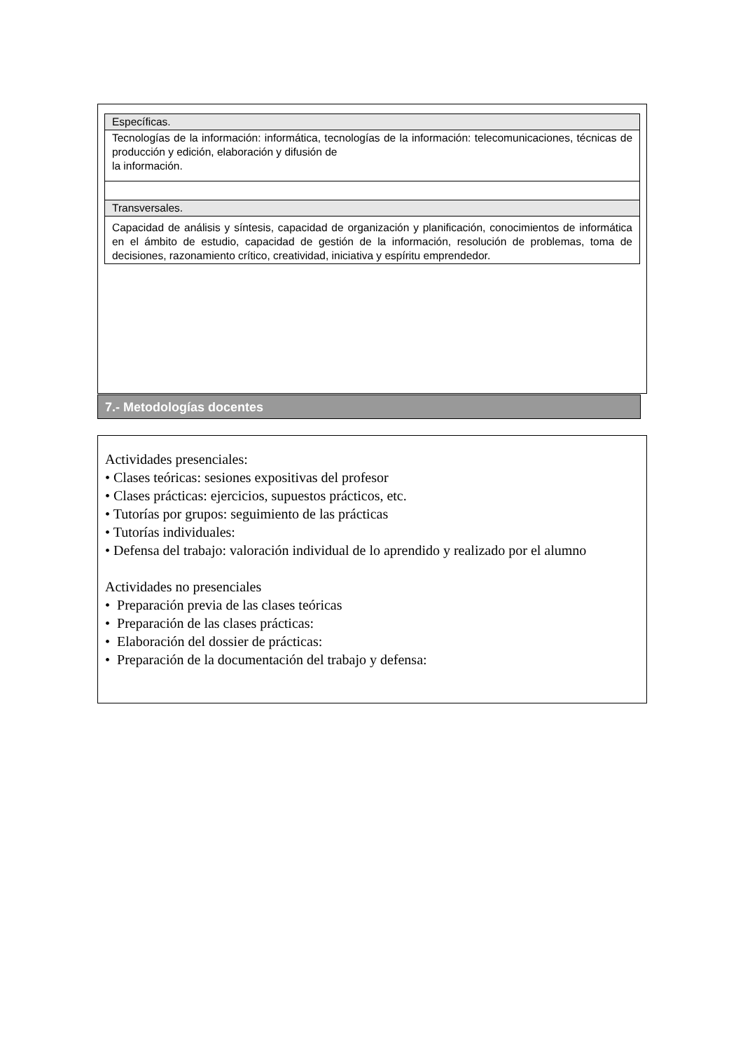| Específicas. |
| Tecnologías de la información: informática, tecnologías de la información: telecomunicaciones, técnicas de producción y edición, elaboración y difusión de la información. |
| Transversales. |
| Capacidad de análisis y síntesis, capacidad de organización y planificación, conocimientos de informática en el ámbito de estudio, capacidad de gestión de la información, resolución de problemas, toma de decisiones, razonamiento crítico, creatividad, iniciativa y espíritu emprendedor. |
7.- Metodologías docentes
Actividades presenciales:
• Clases teóricas: sesiones expositivas del profesor
• Clases prácticas: ejercicios, supuestos prácticos, etc.
• Tutorías por grupos: seguimiento de las prácticas
• Tutorías individuales:
• Defensa del trabajo: valoración individual de lo aprendido y realizado por el alumno
Actividades no presenciales
• Preparación previa de las clases teóricas
• Preparación de las clases prácticas:
• Elaboración del dossier de prácticas:
• Preparación de la documentación del trabajo y defensa: